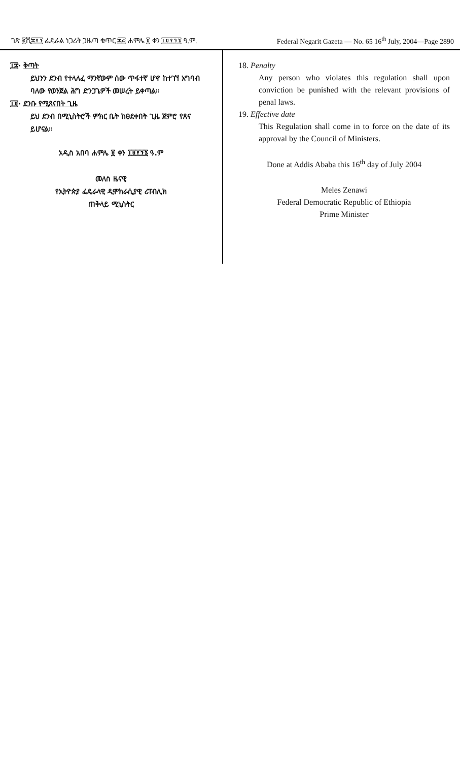ገጽ ፪ሺ፰፻፺ ፌዴራል ነጋሪት ጋዜጣ ቁጥር ፷፭ ሐምሌ ፱ ቀን ፲፱፻፺፮ ዓ.ም. Federal Negarit Gazeta — No. 65 16<sup>th</sup> July, 2004—Page 2890
፲፰· ቅጣት
ይህንን ደንብ የተላለፈ ማንኛውም ሰው ጥፋተኛ ሆኖ ከተገኘ አግባብ ባለው የወንጀል ሕግ ድንጋጌዎች መሠረት ይቀጣል።
፲፱· ደንቡ የሚጸናበት ጊዜ
ይህ ደንብ በሚኒስትሮች ምክር ቤት ከፀደቀበት ጊዜ ጀምሮ የጸና ይሆናል።
አዲስ አበባ ሐምሌ ፱ ቀን ፲፱፻፺፮ ዓ.ም
መለስ ዜናዊ
የኢትዮጵያ ፌዴራላዊ ዲሞክራሲያዊ ሪፐብሊክ
ጠቅላይ ሚኒስትር
18. Penalty
Any person who violates this regulation shall upon conviction be punished with the relevant provisions of penal laws.
19. Effective date
This Regulation shall come in to force on the date of its approval by the Council of Ministers.
Done at Addis Ababa this 16<sup>th</sup> day of July 2004
Meles Zenawi
Federal Democratic Republic of Ethiopia
Prime Minister